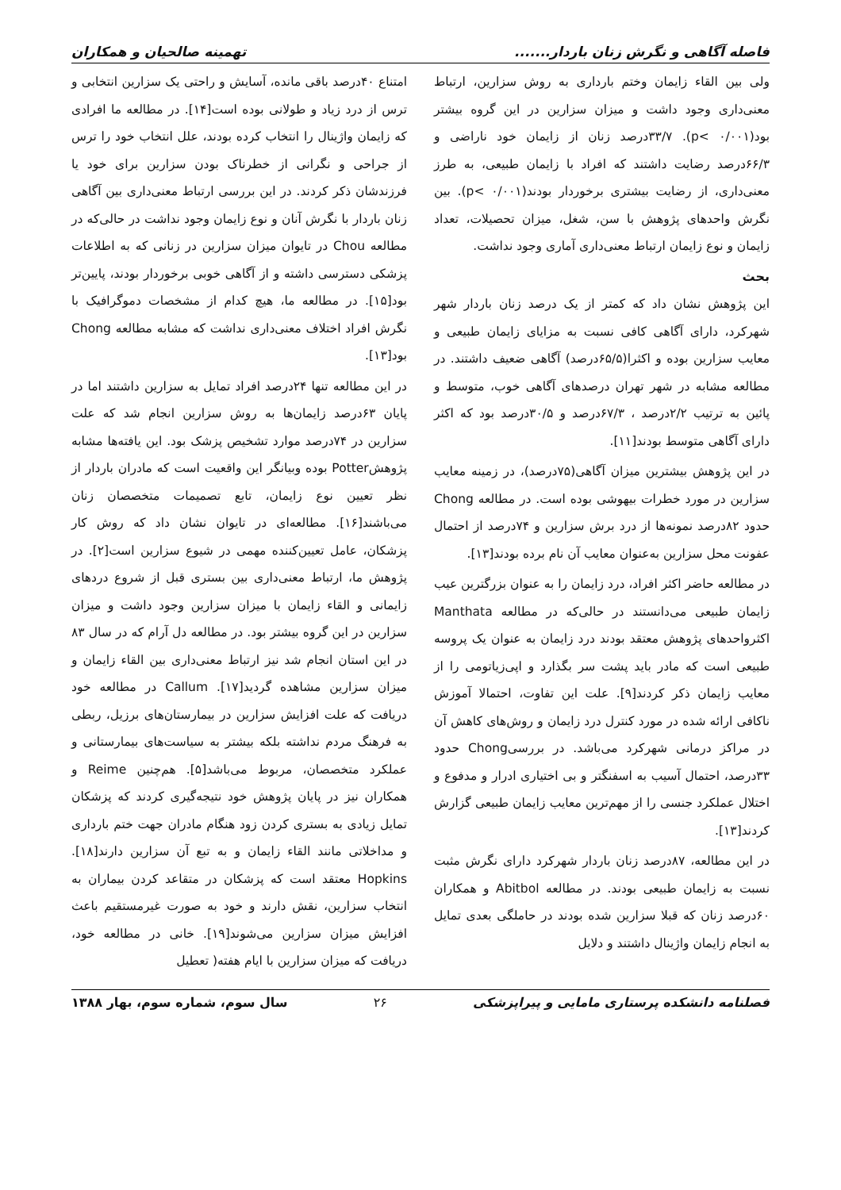فاصله آگاهی و نگرش زنان باردار....... تهمینه صالحیان و همکاران
ولی بین القاء زایمان وختم بارداری به روش سزارین، ارتباط معنی‌داری وجود داشت و میزان سزارین در این گروه بیشتر بود(p< ۰/۰۰۱). ۳۳/۷درصد زنان از زایمان خود ناراضی و ۶۶/۳درصد رضایت داشتند که افراد با زایمان طبیعی، به طرز معنی‌داری، از رضایت بیشتری برخوردار بودند(p< ۰/۰۰۱). بین نگرش واحدهای پژوهش با سن، شغل، میزان تحصیلات، تعداد زایمان و نوع زایمان ارتباط معنی‌داری آماری وجود نداشت.
بحث
این پژوهش نشان داد که کمتر از یک درصد زنان باردار شهر شهرکرد، دارای آگاهی کافی نسبت به مزایای زایمان طبیعی و معایب سزارین بوده و اکثرا(۶۵/۵درصد) آگاهی ضعیف داشتند. در مطالعه مشابه در شهر تهران درصدهای آگاهی خوب، متوسط و پائین به ترتیب ۲/۲درصد ، ۶۷/۳درصد و ۳۰/۵درصد بود که اکثر دارای آگاهی متوسط بودند[۱۱].
در این پژوهش بیشترین میزان آگاهی(۷۵درصد)، در زمینه معایب سزارین در مورد خطرات بیهوشی بوده است. در مطالعه Chong حدود ۸۲درصد نمونه‌ها از درد برش سزارین و ۷۴درصد از احتمال عفونت محل سزارین به‌عنوان معایب آن نام برده بودند[۱۳].
در مطالعه حاضر اکثر افراد، درد زایمان را به عنوان بزرگترین عیب زایمان طبیعی می‌دانستند در حالی‌که در مطالعه Manthata اکثرواحدهای پژوهش معتقد بودند درد زایمان به عنوان یک پروسه طبیعی است که مادر باید پشت سر بگذارد و اپی‌زیاتومی را از معایب زایمان ذکر کردند[۹]. علت این تفاوت، احتمالا آموزش ناکافی ارائه شده در مورد کنترل درد زایمان و روش‌های کاهش آن در مراکز درمانی شهرکرد می‌باشد. در بررسیChong حدود ۳۳درصد، احتمال آسیب به اسفنگتر و بی اختیاری ادرار و مدفوع و اختلال عملکرد جنسی را از مهم‌ترین معایب زایمان طبیعی گزارش کردند[۱۳].
در این مطالعه، ۸۷درصد زنان باردار شهرکرد دارای نگرش مثبت نسبت به زایمان طبیعی بودند. در مطالعه Abitbol و همکاران ۶۰درصد زنان که قبلا سزارین شده بودند در حاملگی بعدی تمایل به انجام زایمان واژینال داشتند و دلایل
امتناع ۴۰درصد باقی مانده، آسایش و راحتی یک سزارین انتخابی و ترس از درد زیاد و طولانی بوده است[۱۴]. در مطالعه ما افرادی که زایمان واژینال را انتخاب کرده بودند، علل انتخاب خود را ترس از جراحی و نگرانی از خطرناک بودن سزارین برای خود یا فرزندشان ذکر کردند. در این بررسی ارتباط معنی‌داری بین آگاهی زنان باردار با نگرش آنان و نوع زایمان وجود نداشت در حالی‌که در مطالعه Chou در تایوان میزان سزارین در زنانی که به اطلاعات پزشکی دسترسی داشته و از آگاهی خوبی برخوردار بودند، پایین‌تر بود[۱۵]. در مطالعه ما، هیچ کدام از مشخصات دموگرافیک با نگرش افراد اختلاف معنی‌داری نداشت که مشابه مطالعه Chong بود[۱۳].
در این مطالعه تنها ۲۴درصد افراد تمایل به سزارین داشتند اما در پایان ۶۳درصد زایمان‌ها به روش سزارین انجام شد که علت سزارین در ۷۴درصد موارد تشخیص پزشک بود. این یافته‌ها مشابه پژوهشPotter بوده وبیانگر این واقعیت است که مادران باردار از نظر تعیین نوع زایمان، تابع تصمیمات متخصصان زنان می‌باشند[۱۶]. مطالعه‌ای در تایوان نشان داد که روش کار پزشکان، عامل تعیین‌کننده مهمی در شیوع سزارین است[۲]. در پژوهش ما، ارتباط معنی‌داری بین بستری قبل از شروع دردهای زایمانی و القاء زایمان با میزان سزارین وجود داشت و میزان سزارین در این گروه بیشتر بود. در مطالعه دل آرام که در سال ۸۳ در این استان انجام شد نیز ارتباط معنی‌داری بین القاء زایمان و میزان سزارین مشاهده گردید[۱۷]. Callum در مطالعه خود دریافت که علت افزایش سزارین در بیمارستان‌های برزیل، ربطی به فرهنگ مردم نداشته بلکه بیشتر به سیاست‌های بیمارستانی و عملکرد متخصصان، مربوط می‌باشد[۵]. هم‌چنین Reime و همکاران نیز در پایان پژوهش خود نتیجه‌گیری کردند که پزشکان تمایل زیادی به بستری کردن زود هنگام مادران جهت ختم بارداری و مداخلاتی مانند القاء زایمان و به تبع آن سزارین دارند[۱۸]. Hopkins معتقد است که پزشکان در متقاعد کردن بیماران به انتخاب سزارین، نقش دارند و خود به صورت غیرمستقیم باعث افزایش میزان سزارین می‌شوند[۱۹]. خانی در مطالعه خود، دریافت که میزان سزارین با ایام هفته( تعطیل
فصلنامه دانشکده پرستاری مامایی و پیراپزشکی ۲۶ سال سوم، شماره سوم، بهار ۱۳۸۸